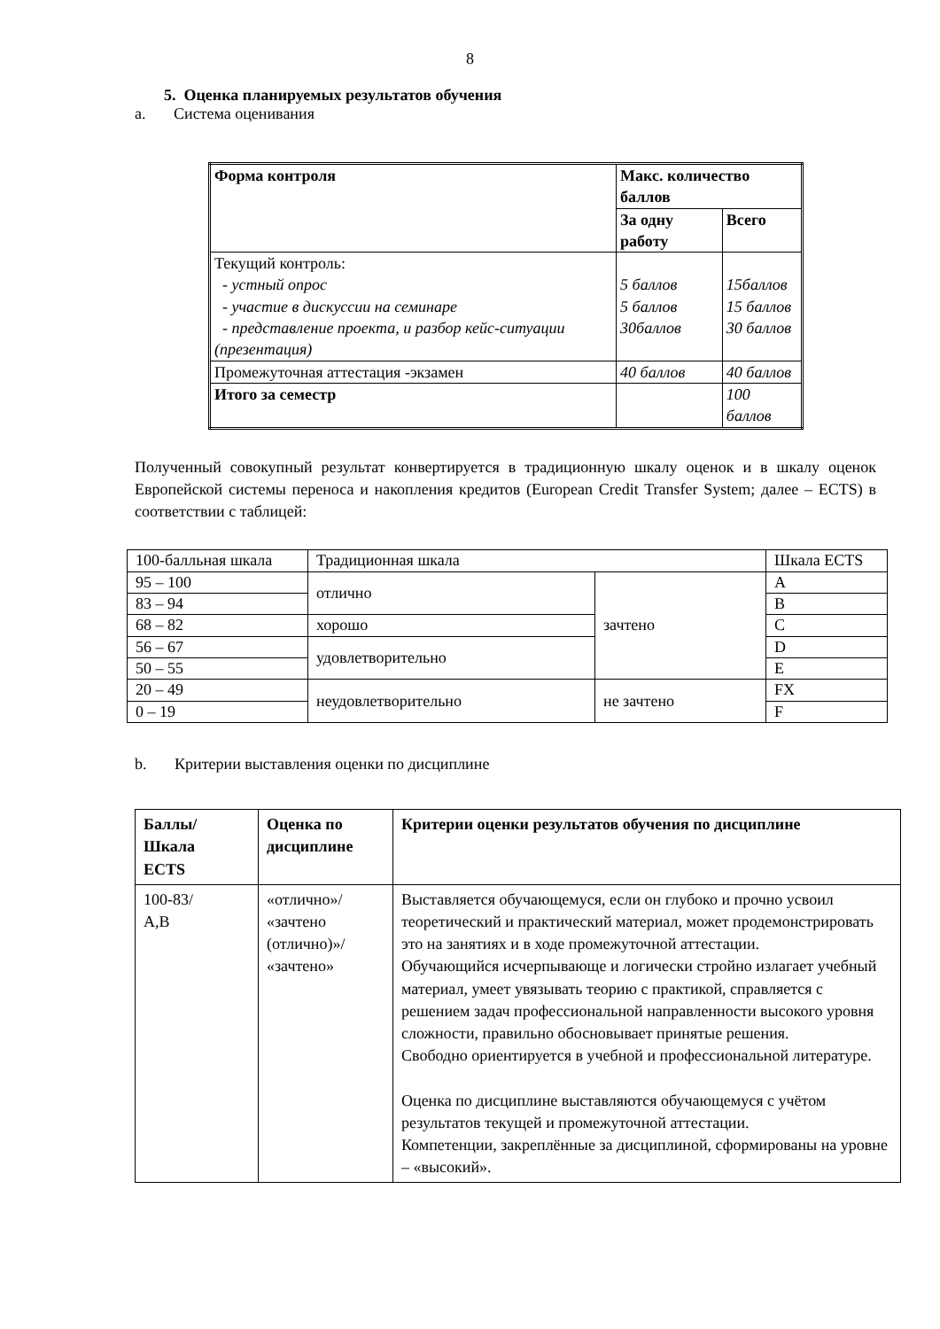8
5. Оценка планируемых результатов обучения
a. Система оценивания
| Форма контроля | Макс. количество баллов | |
| --- | --- | --- |
| | За одну работу | Всего |
| Текущий контроль: - устный опрос - участие в дискуссии на семинаре - представление проекта, и разбор кейс-ситуации (презентация) | 5 баллов 5 баллов 30баллов | 15баллов 15 баллов 30 баллов |
| Промежуточная аттестация -экзамен | 40 баллов | 40 баллов |
| Итого за семестр | | 100 баллов |
Полученный совокупный результат конвертируется в традиционную шкалу оценок и в шкалу оценок Европейской системы переноса и накопления кредитов (European Credit Transfer System; далее – ECTS) в соответствии с таблицей:
| 100-балльная шкала | Традиционная шкала | | Шкала ECTS |
| 95 – 100 | отлично | зачтено | A |
| 83 – 94 | | | B |
| 68 – 82 | хорошо | | C |
| 56 – 67 | удовлетворительно | | D |
| 50 – 55 | | | E |
| 20 – 49 | неудовлетворительно | не зачтено | FX |
| 0 – 19 | | | F |
b. Критерии выставления оценки по дисциплине
| Баллы/ Шкала ECTS | Оценка по дисциплине | Критерии оценки результатов обучения по дисциплине |
| --- | --- | --- |
| 100-83/ A,B | «отлично»/ «зачтено (отлично)»/ «зачтено» | Выставляется обучающемуся, если он глубоко и прочно усвоил теоретический и практический материал, может продемонстрировать это на занятиях и в ходе промежуточной аттестации. Обучающийся исчерпывающе и логически стройно излагает учебный материал, умеет увязывать теорию с практикой, справляется с решением задач профессиональной направленности высокого уровня сложности, правильно обосновывает принятые решения. Свободно ориентируется в учебной и профессиональной литературе. Оценка по дисциплине выставляются обучающемуся с учётом результатов текущей и промежуточной аттестации. Компетенции, закреплённые за дисциплиной, сформированы на уровне – «высокий». |